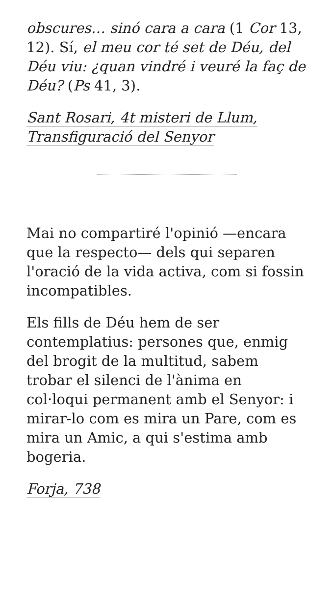obscures… sinó cara a cara (1 Cor 13, 12). Sí, el meu cor té set de Déu, del Déu viu: ¿quan vindré i veuré la faç de Déu? (Ps 41, 3).
Sant Rosari, 4t misteri de Llum, Transfiguració del Senyor
Mai no compartiré l'opinió —encara que la respecto— dels qui separen l'oració de la vida activa, com si fossin incompatibles.
Els fills de Déu hem de ser contemplatius: persones que, enmig del brogit de la multitud, sabem trobar el silenci de l'ànima en col·loqui permanent amb el Senyor: i mirar-lo com es mira un Pare, com es mira un Amic, a qui s'estima amb bogeria.
Forja, 738